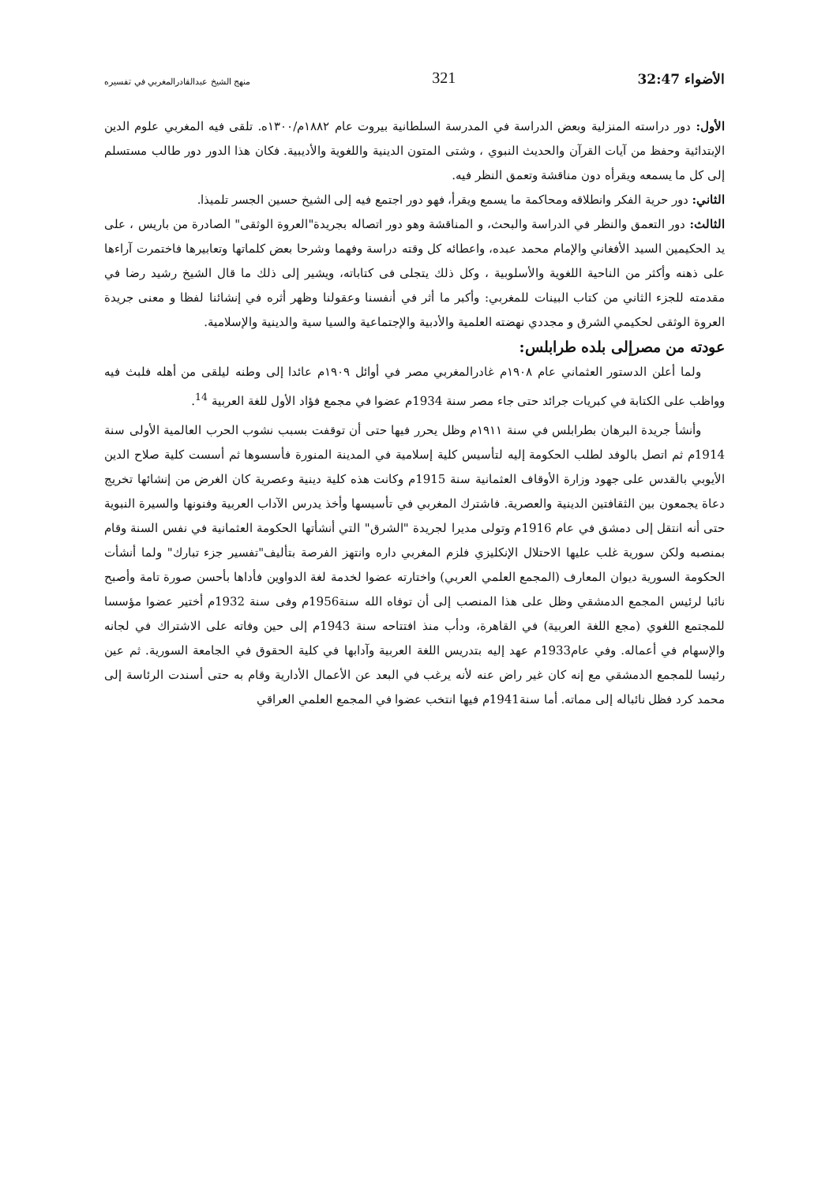الأضواء 32:47 321 منهج الشيخ عبدالقادرالمغربي في تفسيره
الأول: دور دراسته المنزلية وبعض الدراسة في المدرسة السلطانية بيروت عام ١٨٨٢م/١٣٠٠ه. تلقى فيه المغربي علوم الدين الإبتدائية وحفظ من آيات القرآن والحديث النبوي ، وشتى المتون الدينية واللغوية والأديبية. فكان هذا الدور دور طالب مستسلم إلى كل ما يسمعه ويقرأه دون مناقشة وتعمق النظر فيه.
الثاني: دور حرية الفكر وانطلاقه ومحاكمة ما يسمع ويقرأ، فهو دور اجتمع فيه إلى الشيخ حسين الجسر تلميذا.
الثالث: دور التعمق والنظر في الدراسة والبحث، و المناقشة وهو دور اتصاله بجريدة"العروة الوثقى" الصادرة من باريس ، على يد الحكيمين السيد الأفغاني والإمام محمد عبده، واعطائه كل وقته دراسة وفهما وشرحا بعض كلماتها وتعابيرها فاختمرت آراءها على ذهنه وأكثر من الناحية اللغوية والأسلوبية ، وكل ذلك يتجلى فى كتاباته، ويشير إلى ذلك ما قال الشيخ رشيد رضا في مقدمته للجزء الثاني من كتاب البينات للمغربي: وأكبر ما أثر في أنفسنا وعقولنا وظهر أثره في إنشائنا لفظا و معنى جريدة العروة الوثقى لحكيمي الشرق و مجددي نهضته العلمية والأدبية والإجتماعية والسيا سية والدينية والإسلامية.
عودته من مصرإلى بلده طرابلس:
ولما أعلن الدستور العثماني عام ١٩٠٨م غادرالمغربي مصر في أوائل ١٩٠٩م عائدا إلى وطنه ليلقى من أهله فلبث فيه وواظب على الكتابة في كبريات جرائد حتى جاء مصر سنة 1934م عضوا في مجمع فؤاد الأول للغة العربية <sup>14</sup>.
وأنشأ جريدة البرهان بطرابلس في سنة ١٩١١م وظل يحرر فيها حتى أن توقفت بسبب نشوب الحرب العالمية الأولى سنة 1914م ثم اتصل بالوفد لطلب الحكومة إليه لتأسيس كلية إسلامية في المدينة المنورة فأسسوها ثم أسست كلية صلاح الدين الأيوبي بالقدس على جهود وزارة الأوقاف العثمانية سنة 1915م وكانت هذه كلية دينية وعصرية كان الغرض من إنشائها تخريج دعاة يجمعون بين الثقافتين الدينية والعصرية. فاشترك المغربي في تأسيسها وأخذ يدرس الآداب العربية وفنونها والسيرة النبوية حتى أنه انتقل إلى دمشق في عام 1916م وتولى مديرا لجريدة "الشرق" التي أنشأتها الحكومة العثمانية في نفس السنة وقام بمنصبه ولكن سورية غلب عليها الاحتلال الإنكليزي فلزم المغربي داره وانتهز الفرصة بتأليف"تفسير جزء تبارك" ولما أنشأت الحكومة السورية ديوان المعارف (المجمع العلمي العربي) واختارته عضوا لخدمة لغة الدواوين فأداها بأحسن صورة تامة وأصبح نائبا لرئيس المجمع الدمشقي وظل على هذا المنصب إلى أن توفاه الله سنة1956م وفى سنة 1932م أختير عضوا مؤسسا للمجتمع اللغوي (مجع اللغة العربية) في القاهرة، ودأب منذ افتتاحه سنة 1943م إلى حين وفاته على الاشتراك في لجانه والإسهام في أعماله. وفي عام1933م عهد إليه بتدريس اللغة العربية وآدابها في كلية الحقوق في الجامعة السورية. ثم عين رئيسا للمجمع الدمشقي مع إنه كان غير راض عنه لأنه يرغب في البعد عن الأعمال الأدارية وقام به حتى أسندت الرئاسة إلى محمد كرد فظل نائباله إلى مماته. أما سنة1941م فيها انتخب عضوا في المجمع العلمي العراقي